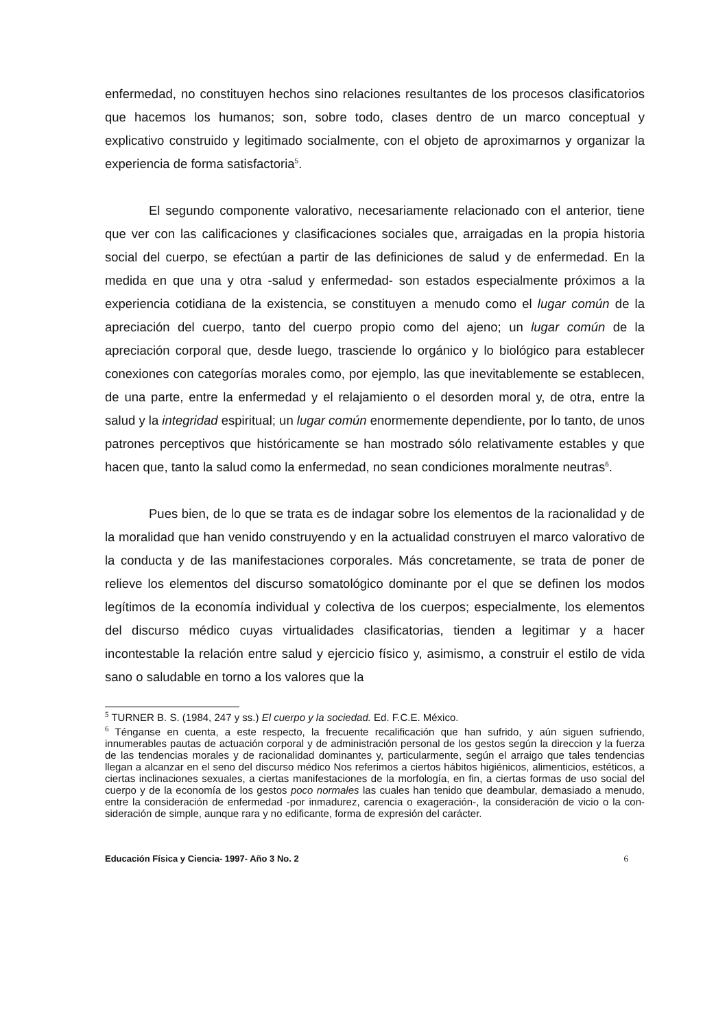enfermedad, no constituyen hechos sino relaciones resultantes de los procesos clasificatorios que hacemos los humanos; son, sobre todo, clases dentro de un marco conceptual y explicativo construido y legitimado socialmente, con el objeto de aproximarnos y organizar la experiencia de forma satisfactoria<sup>5</sup>.
El segundo componente valorativo, necesariamente relacionado con el anterior, tiene que ver con las calificaciones y clasificaciones sociales que, arraigadas en la propia historia social del cuerpo, se efectúan a partir de las definiciones de salud y de enfermedad. En la medida en que una y otra -salud y enfermedad- son estados especialmente próximos a la experiencia cotidiana de la existencia, se constituyen a menudo como el lugar común de la apreciación del cuerpo, tanto del cuerpo propio como del ajeno; un lugar común de la apreciación corporal que, desde luego, trasciende lo orgánico y lo biológico para establecer conexiones con categorías morales como, por ejemplo, las que inevitablemente se establecen, de una parte, entre la enfermedad y el relajamiento o el desorden moral y, de otra, entre la salud y la integridad espiritual; un lugar común enormemente dependiente, por lo tanto, de unos patrones perceptivos que históricamente se han mostrado sólo relativamente estables y que hacen que, tanto la salud como la enfermedad, no sean condiciones moralmente neutras<sup>6</sup>.
Pues bien, de lo que se trata es de indagar sobre los elementos de la racionalidad y de la moralidad que han venido construyendo y en la actualidad construyen el marco valorativo de la conducta y de las manifestaciones corporales. Más concretamente, se trata de poner de relieve los elementos del discurso somatológico dominante por el que se definen los modos legítimos de la economía individual y colectiva de los cuerpos; especialmente, los elementos del discurso médico cuyas virtualidades clasificatorias, tienden a legitimar y a hacer incontestable la relación entre salud y ejercicio físico y, asimismo, a construir el estilo de vida sano o saludable en torno a los valores que la
<sup>5</sup> TURNER B. S. (1984, 247 y ss.) El cuerpo y la sociedad. Ed. F.C.E. México.
<sup>6</sup> Ténganse en cuenta, a este respecto, la frecuente recalificación que han sufrido, y aún siguen sufriendo, innumerables pautas de actuación corporal y de administración personal de los gestos según la direccion y la fuerza de las tendencias morales y de racionalidad dominantes y, particularmente, según el arraigo que tales tendencias llegan a alcanzar en el seno del discurso médico Nos referimos a ciertos hábitos higiénicos, alimenticios, estéticos, a ciertas inclinaciones sexuales, a ciertas manifestaciones de la morfología, en fin, a ciertas formas de uso social del cuerpo y de la economía de los gestos poco normales las cuales han tenido que deambular, demasiado a menudo, entre la consideración de enfermedad -por inmadurez, carencia o exageración-, la consideración de vicio o la con-sideración de simple, aunque rara y no edificante, forma de expresión del carácter.
Educación Física y Ciencia- 1997- Año 3 No. 2 6